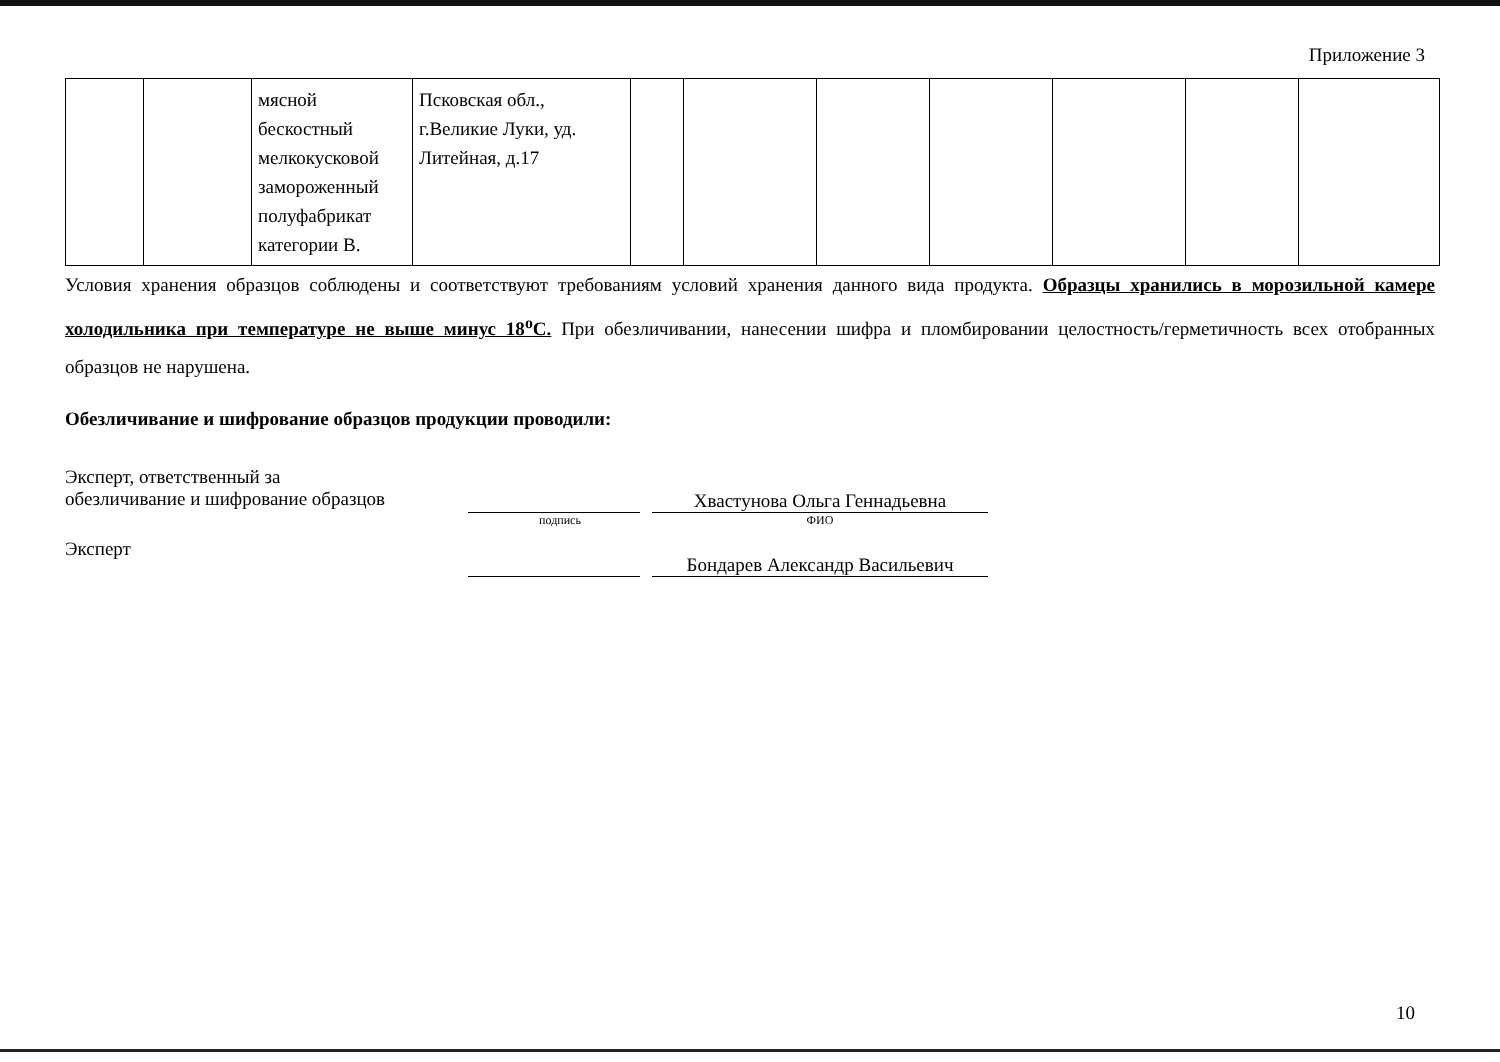Приложение 3
| | | мясной бескостный мелкокусковой замороженный полуфабрикат категории В. | Псковская обл., г.Великие Луки, уд. Литейная, д.17 | | | | | | | |
Условия хранения образцов соблюдены и соответствуют требованиям условий хранения данного вида продукта. Образцы хранились в морозильной камере холодильника при температуре не выше минус 18<sup>о</sup>С. При обезличивании, нанесении шифра и пломбировании целостность/герметичность всех отобранных образцов не нарушена.
Обезличивание и шифрование образцов продукции проводили:
Эксперт, ответственный за
обезличивание и шифрование образцов
Хвастунова Ольга Геннадьевна
подпись ФИО
Эксперт
Бондарев Александр Васильевич
10